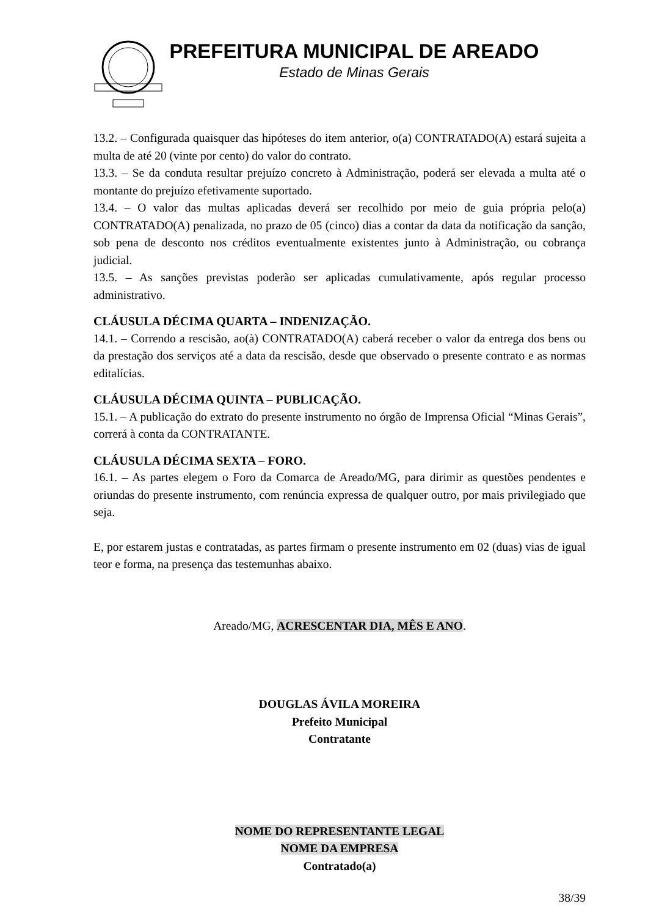PREFEITURA MUNICIPAL DE AREADO
Estado de Minas Gerais
13.2. – Configurada quaisquer das hipóteses do item anterior, o(a) CONTRATADO(A) estará sujeita a multa de até 20 (vinte por cento) do valor do contrato.
13.3. – Se da conduta resultar prejuízo concreto à Administração, poderá ser elevada a multa até o montante do prejuízo efetivamente suportado.
13.4. – O valor das multas aplicadas deverá ser recolhido por meio de guia própria pelo(a) CONTRATADO(A) penalizada, no prazo de 05 (cinco) dias a contar da data da notificação da sanção, sob pena de desconto nos créditos eventualmente existentes junto à Administração, ou cobrança judicial.
13.5. – As sanções previstas poderão ser aplicadas cumulativamente, após regular processo administrativo.
CLÁUSULA DÉCIMA QUARTA – INDENIZAÇÃO.
14.1. – Correndo a rescisão, ao(à) CONTRATADO(A) caberá receber o valor da entrega dos bens ou da prestação dos serviços até a data da rescisão, desde que observado o presente contrato e as normas editalícias.
CLÁUSULA DÉCIMA QUINTA – PUBLICAÇÃO.
15.1. – A publicação do extrato do presente instrumento no órgão de Imprensa Oficial “Minas Gerais”, correrá à conta da CONTRATANTE.
CLÁUSULA DÉCIMA SEXTA – FORO.
16.1. – As partes elegem o Foro da Comarca de Areado/MG, para dirimir as questões pendentes e oriundas do presente instrumento, com renúncia expressa de qualquer outro, por mais privilegiado que seja.
E, por estarem justas e contratadas, as partes firmam o presente instrumento em 02 (duas) vias de igual teor e forma, na presença das testemunhas abaixo.
Areado/MG, ACRESCENTAR DIA, MÊS E ANO.
DOUGLAS ÁVILA MOREIRA
Prefeito Municipal
Contratante
NOME DO REPRESENTANTE LEGAL
NOME DA EMPRESA
Contratado(a)
38/39